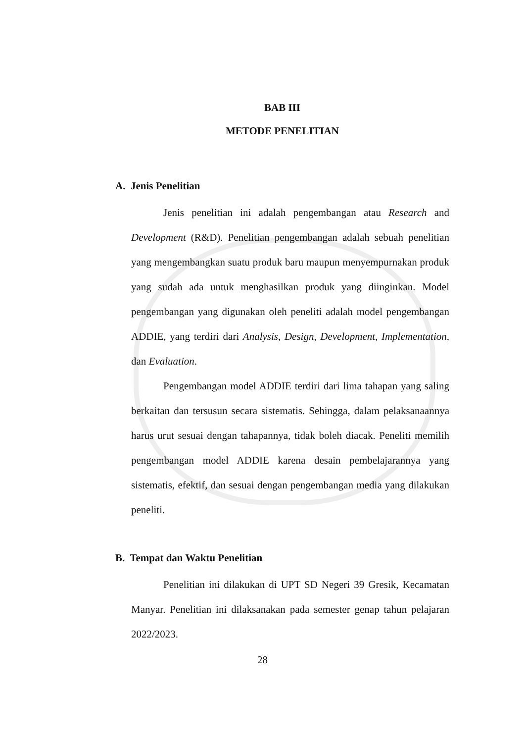BAB III
METODE PENELITIAN
A. Jenis Penelitian
Jenis penelitian ini adalah pengembangan atau Research and Development (R&D). Penelitian pengembangan adalah sebuah penelitian yang mengembangkan suatu produk baru maupun menyempurnakan produk yang sudah ada untuk menghasilkan produk yang diinginkan. Model pengembangan yang digunakan oleh peneliti adalah model pengembangan ADDIE, yang terdiri dari Analysis, Design, Development, Implementation, dan Evaluation.
Pengembangan model ADDIE terdiri dari lima tahapan yang saling berkaitan dan tersusun secara sistematis. Sehingga, dalam pelaksanaannya harus urut sesuai dengan tahapannya, tidak boleh diacak. Peneliti memilih pengembangan model ADDIE karena desain pembelajarannya yang sistematis, efektif, dan sesuai dengan pengembangan media yang dilakukan peneliti.
B. Tempat dan Waktu Penelitian
Penelitian ini dilakukan di UPT SD Negeri 39 Gresik, Kecamatan Manyar. Penelitian ini dilaksanakan pada semester genap tahun pelajaran 2022/2023.
28